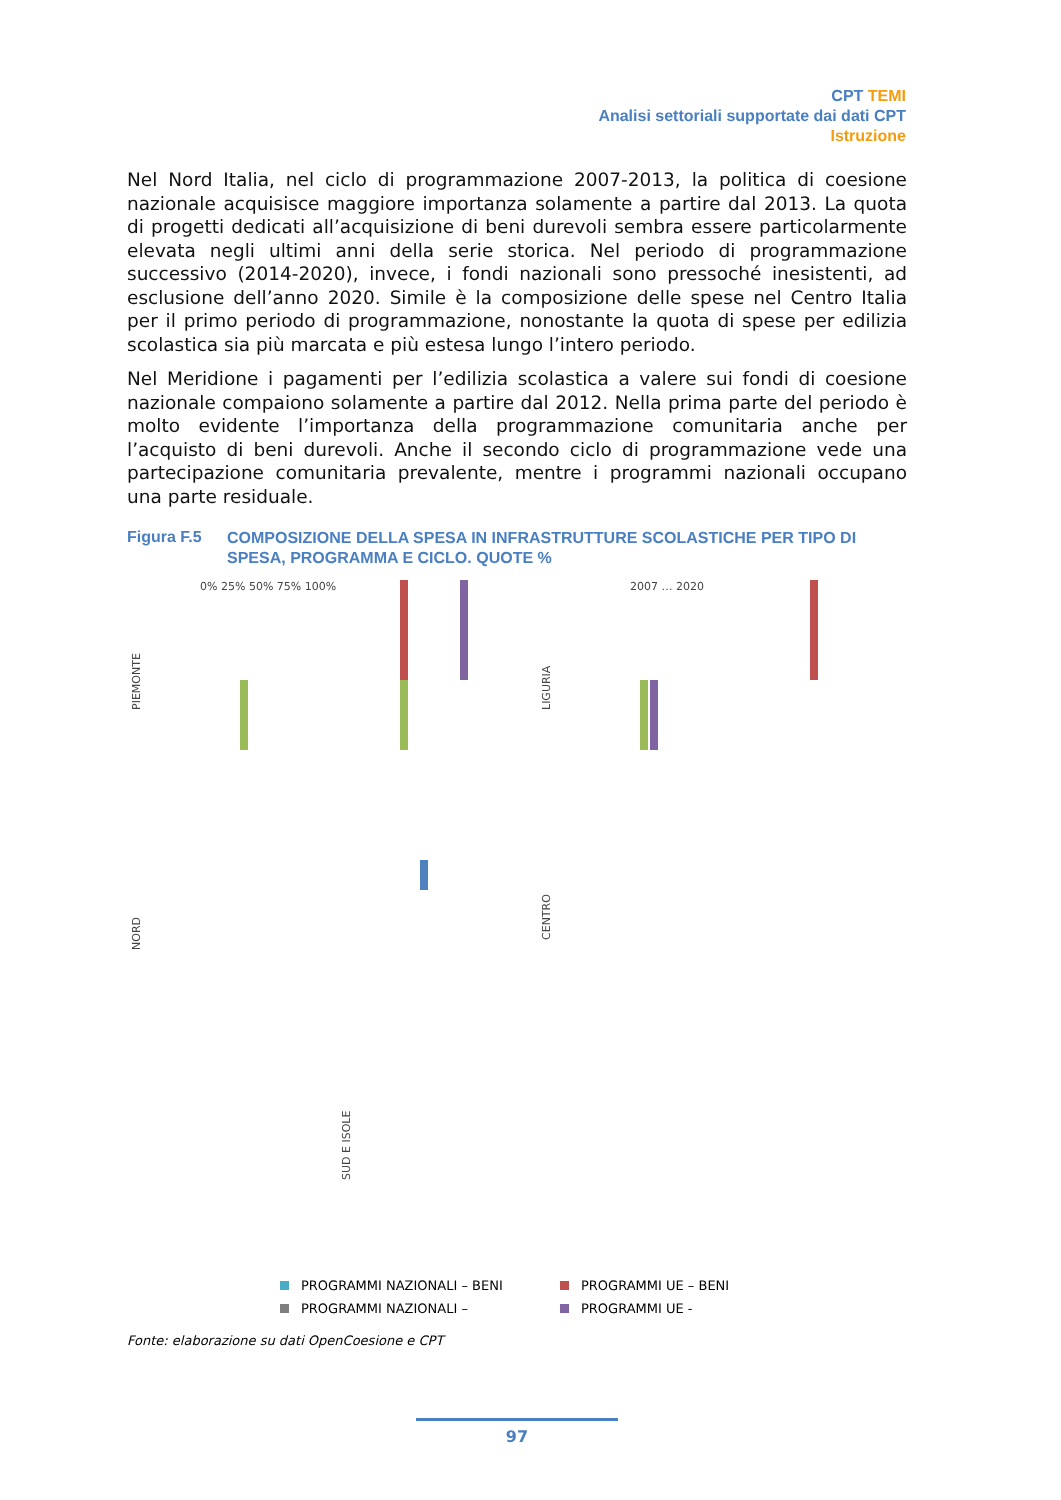CPT TEMI
Analisi settoriali supportate dai dati CPT
Istruzione
Nel Nord Italia, nel ciclo di programmazione 2007-2013, la politica di coesione nazionale acquisisce maggiore importanza solamente a partire dal 2013. La quota di progetti dedicati all’acquisizione di beni durevoli sembra essere particolarmente elevata negli ultimi anni della serie storica. Nel periodo di programmazione successivo (2014-2020), invece, i fondi nazionali sono pressoché inesistenti, ad esclusione dell’anno 2020. Simile è la composizione delle spese nel Centro Italia per il primo periodo di programmazione, nonostante la quota di spese per edilizia scolastica sia più marcata e più estesa lungo l’intero periodo.
Nel Meridione i pagamenti per l’edilizia scolastica a valere sui fondi di coesione nazionale compaiono solamente a partire dal 2012. Nella prima parte del periodo è molto evidente l’importanza della programmazione comunitaria anche per l’acquisto di beni durevoli. Anche il secondo ciclo di programmazione vede una partecipazione comunitaria prevalente, mentre i programmi nazionali occupano una parte residuale.
Figura F.5
COMPOSIZIONE DELLA SPESA IN INFRASTRUTTURE SCOLASTICHE PER TIPO DI SPESA, PROGRAMMA E CICLO. QUOTE %
PIEMONTE
NORD
LIGURIA
CENTRO
SUD E ISOLE
0% 25% 50% 75% 100%
2007 … 2020
PROGRAMMI NAZIONALI – BENI
PROGRAMMI UE – BENI
PROGRAMMI NAZIONALI –
PROGRAMMI UE -
Fonte: elaborazione su dati OpenCoesione e CPT
97